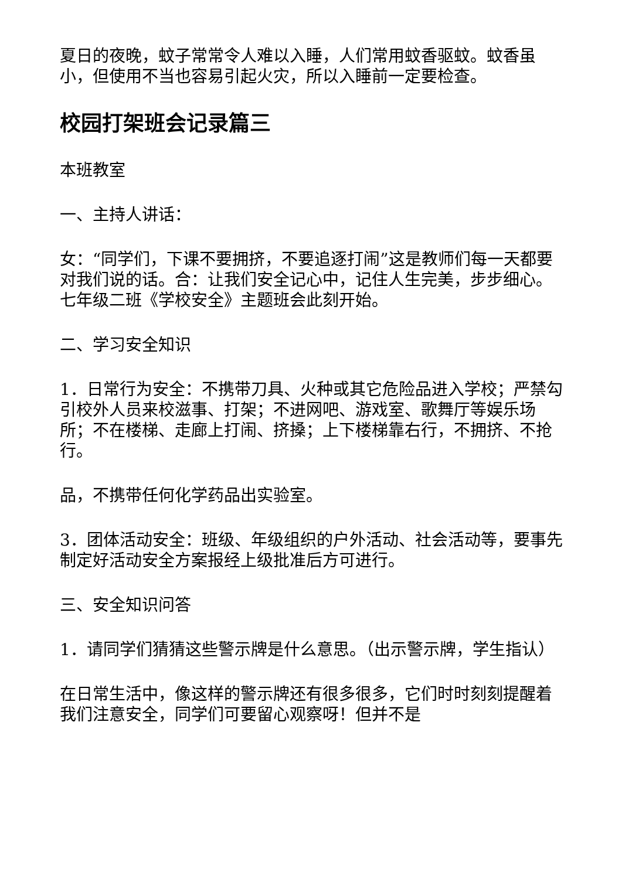夏日的夜晚，蚊子常常令人难以入睡，人们常用蚊香驱蚊。蚊香虽小，但使用不当也容易引起火灾，所以入睡前一定要检查。
校园打架班会记录篇三
本班教室
一、主持人讲话：
女：“同学们，下课不要拥挤，不要追逐打闹”这是教师们每一天都要对我们说的话。合：让我们安全记心中，记住人生完美，步步细心。七年级二班《学校安全》主题班会此刻开始。
二、学习安全知识
1．日常行为安全：不携带刀具、火种或其它危险品进入学校；严禁勾引校外人员来校滋事、打架；不进网吧、游戏室、歌舞厅等娱乐场所；不在楼梯、走廊上打闹、挤搡；上下楼梯靠右行，不拥挤、不抢行。
品，不携带任何化学药品出实验室。
3．团体活动安全：班级、年级组织的户外活动、社会活动等，要事先制定好活动安全方案报经上级批准后方可进行。
三、安全知识问答
1．请同学们猜猜这些警示牌是什么意思。（出示警示牌，学生指认）
在日常生活中，像这样的警示牌还有很多很多，它们时时刻刻提醒着我们注意安全，同学们可要留心观察呀！但并不是